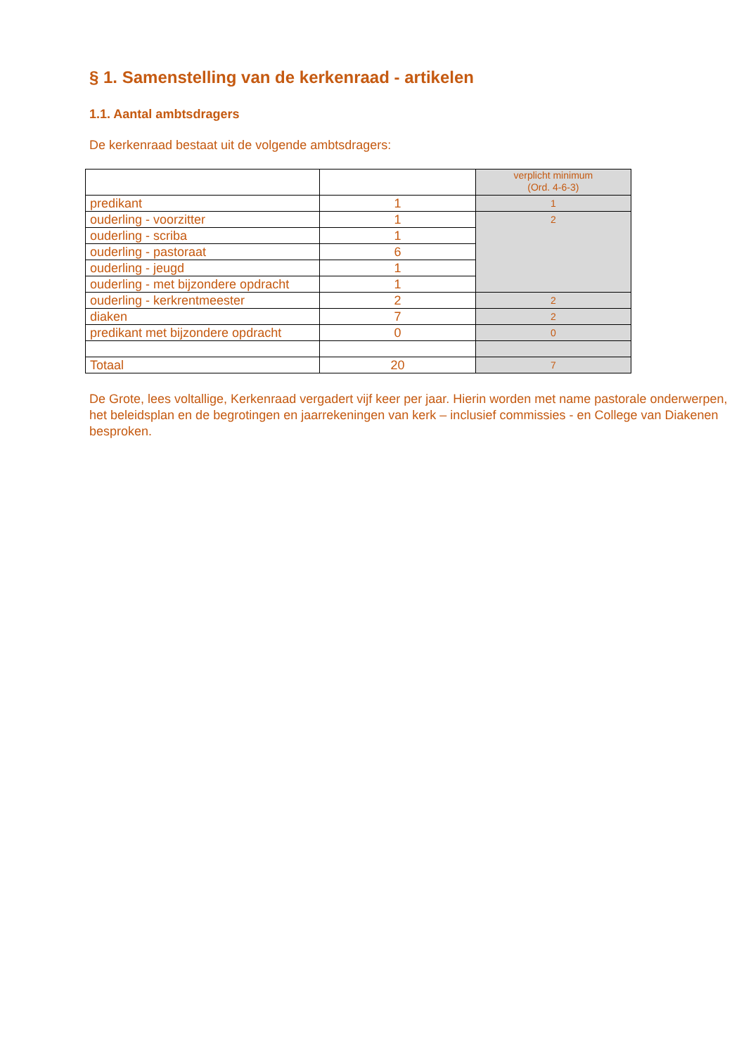§ 1. Samenstelling van de kerkenraad - artikelen
1.1. Aantal ambtsdragers
De kerkenraad bestaat uit de volgende ambtsdragers:
| | | verplicht minimum (Ord. 4-6-3) |
| predikant | 1 | 1 |
| ouderling - voorzitter | 1 | 2 |
| ouderling - scriba | 1 | |
| ouderling - pastoraat | 6 | |
| ouderling - jeugd | 1 | |
| ouderling - met bijzondere opdracht | 1 | |
| ouderling - kerkrentmeester | 2 | 2 |
| diaken | 7 | 2 |
| predikant met bijzondere opdracht | 0 | 0 |
| Totaal | 20 | 7 |
De Grote, lees voltallige, Kerkenraad vergadert vijf keer per jaar. Hierin worden met name pastorale onderwerpen, het beleidsplan en de begrotingen en jaarrekeningen van kerk – inclusief commissies - en College van Diakenen besproken.